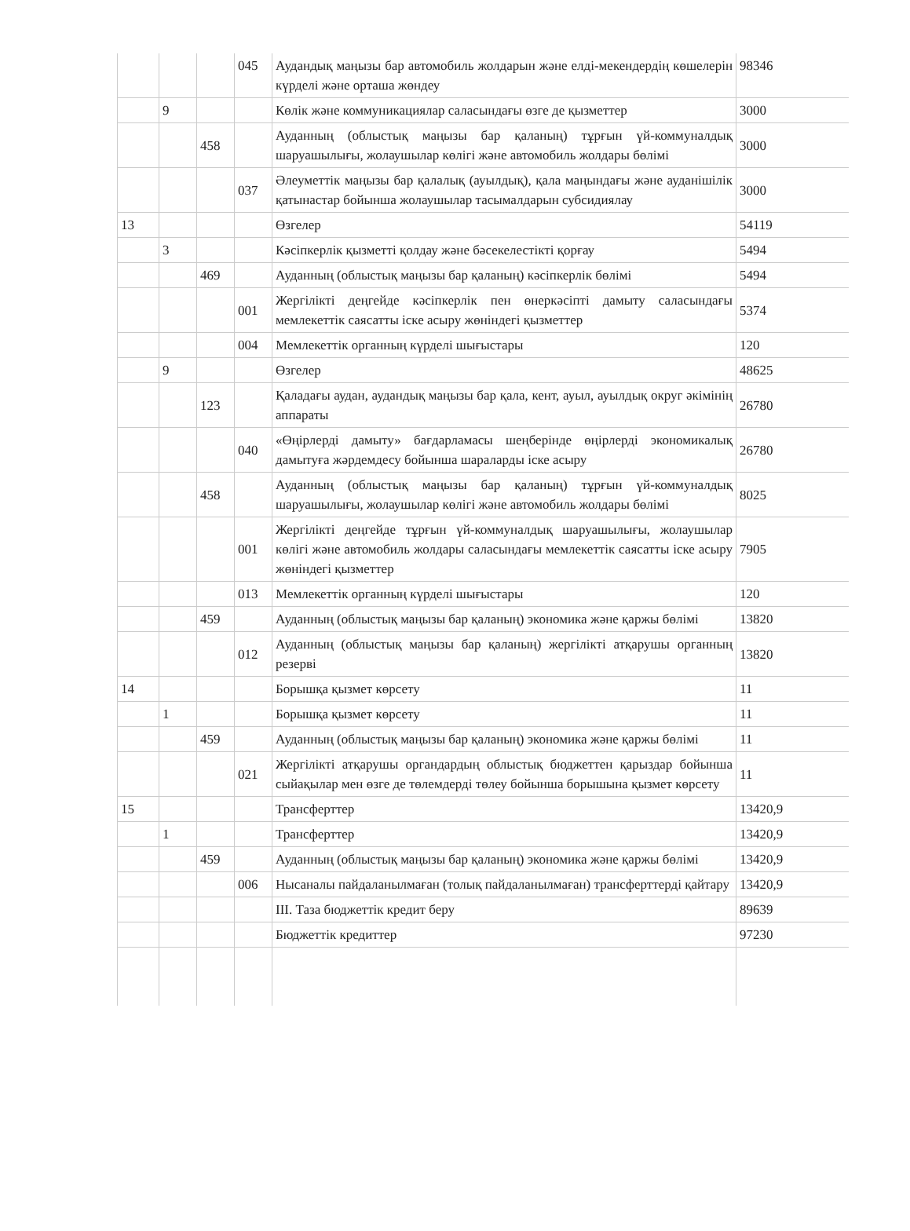| | | | 045 | Аудандық маңызы бар автомобиль жолдарын және елді-мекендердің көшелерін күрделі және орташа жөндеу | 98346 |
| | 9 | | | Көлік және коммуникациялар саласындағы өзге де қызметтер | 3000 |
| | | 458 | | Ауданның (облыстық маңызы бар қаланың) тұрғын үй-коммуналдық шаруашылығы, жолаушылар көлігі және автомобиль жолдары бөлімі | 3000 |
| | | | 037 | Әлеуметтік маңызы бар қалалық (ауылдық), қала маңындағы және ауданішілік қатынастар бойынша жолаушылар тасымалдарын субсидиялау | 3000 |
| 13 | | | | Өзгелер | 54119 |
| | 3 | | | Кәсіпкерлік қызметті қолдау және бәсекелестікті қорғау | 5494 |
| | | 469 | | Ауданның (облыстық маңызы бар қаланың) кәсіпкерлік бөлімі | 5494 |
| | | | 001 | Жергілікті деңгейде кәсіпкерлік пен өнеркәсіпті дамыту саласындағы мемлекеттік саясатты іске асыру жөніндегі қызметтер | 5374 |
| | | | 004 | Мемлекеттік органның күрделі шығыстары | 120 |
| | 9 | | | Өзгелер | 48625 |
| | | 123 | | Қаладағы аудан, аудандық маңызы бар қала, кент, ауыл, ауылдық округ әкімінің аппараты | 26780 |
| | | | 040 | «Өңірлерді дамыту» бағдарламасы шеңберінде өңірлерді экономикалық дамытуға жәрдемдесу бойынша шараларды іске асыру | 26780 |
| | | 458 | | Ауданның (облыстық маңызы бар қаланың) тұрғын үй-коммуналдық шаруашылығы, жолаушылар көлігі және автомобиль жолдары бөлімі | 8025 |
| | | | 001 | Жергілікті деңгейде тұрғын үй-коммуналдық шаруашылығы, жолаушылар көлігі және автомобиль жолдары саласындағы мемлекеттік саясатты іске асыру жөніндегі қызметтер | 7905 |
| | | | 013 | Мемлекеттік органның күрделі шығыстары | 120 |
| | | 459 | | Ауданның (облыстық маңызы бар қаланың) экономика және қаржы бөлімі | 13820 |
| | | | 012 | Ауданның (облыстық маңызы бар қаланың) жергілікті атқарушы органның резерві | 13820 |
| 14 | | | | Борышқа қызмет көрсету | 11 |
| | 1 | | | Борышқа қызмет көрсету | 11 |
| | | 459 | | Ауданның (облыстық маңызы бар қаланың) экономика және қаржы бөлімі | 11 |
| | | | 021 | Жергілікті атқарушы органдардың облыстық бюджеттен қарыздар бойынша сыйақылар мен өзге де төлемдерді төлеу бойынша борышына қызмет көрсету | 11 |
| 15 | | | | Трансферттер | 13420,9 |
| | 1 | | | Трансферттер | 13420,9 |
| | | 459 | | Ауданның (облыстық маңызы бар қаланың) экономика және қаржы бөлімі | 13420,9 |
| | | | 006 | Нысаналы пайдаланылмаған (толық пайдаланылмаған) трансферттерді қайтару | 13420,9 |
| | | | | ІІІ. Таза бюджеттік кредит беру | 89639 |
| | | | | Бюджеттік кредиттер | 97230 |